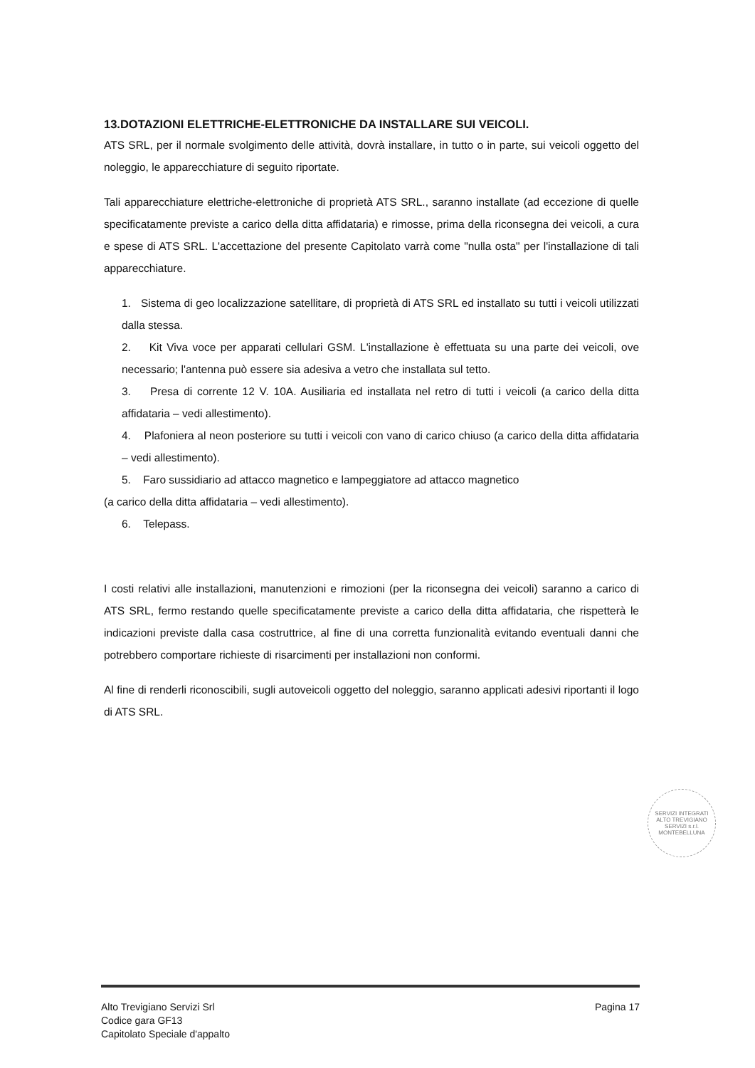13.DOTAZIONI ELETTRICHE-ELETTRONICHE DA INSTALLARE SUI VEICOLI.
ATS SRL, per il normale svolgimento delle attività, dovrà installare, in tutto o in parte, sui veicoli oggetto del noleggio, le apparecchiature di seguito riportate.
Tali apparecchiature elettriche-elettroniche di proprietà ATS SRL., saranno installate (ad eccezione di quelle specificatamente previste a carico della ditta affidataria) e rimosse, prima della riconsegna dei veicoli, a cura e spese di ATS SRL. L'accettazione del presente Capitolato varrà come "nulla osta" per l'installazione di tali apparecchiature.
1. Sistema di geo localizzazione satellitare, di proprietà di ATS SRL ed installato su tutti i veicoli utilizzati dalla stessa.
2. Kit Viva voce per apparati cellulari GSM. L'installazione è effettuata su una parte dei veicoli, ove necessario; l'antenna può essere sia adesiva a vetro che installata sul tetto.
3. Presa di corrente 12 V. 10A. Ausiliaria ed installata nel retro di tutti i veicoli (a carico della ditta affidataria – vedi allestimento).
4. Plafoniera al neon posteriore su tutti i veicoli con vano di carico chiuso (a carico della ditta affidataria – vedi allestimento).
5. Faro sussidiario ad attacco magnetico e lampeggiatore ad attacco magnetico
(a carico della ditta affidataria – vedi allestimento).
6. Telepass.
I costi relativi alle installazioni, manutenzioni e rimozioni (per la riconsegna dei veicoli) saranno a carico di ATS SRL, fermo restando quelle specificatamente previste a carico della ditta affidataria, che rispetterà le indicazioni previste dalla casa costruttrice, al fine di una corretta funzionalità evitando eventuali danni che potrebbero comportare richieste di risarcimenti per installazioni non conformi.
Al fine di renderli riconoscibili, sugli autoveicoli oggetto del noleggio, saranno applicati adesivi riportanti il logo di ATS SRL.
SERVIZI INTEGRATI
ALTO TREVIGIANO SERVIZI s.r.l.
MONTEBELLUNA
Alto Trevigiano Servizi Srl
Codice gara GF13
Capitolato Speciale d'appalto
Pagina 17